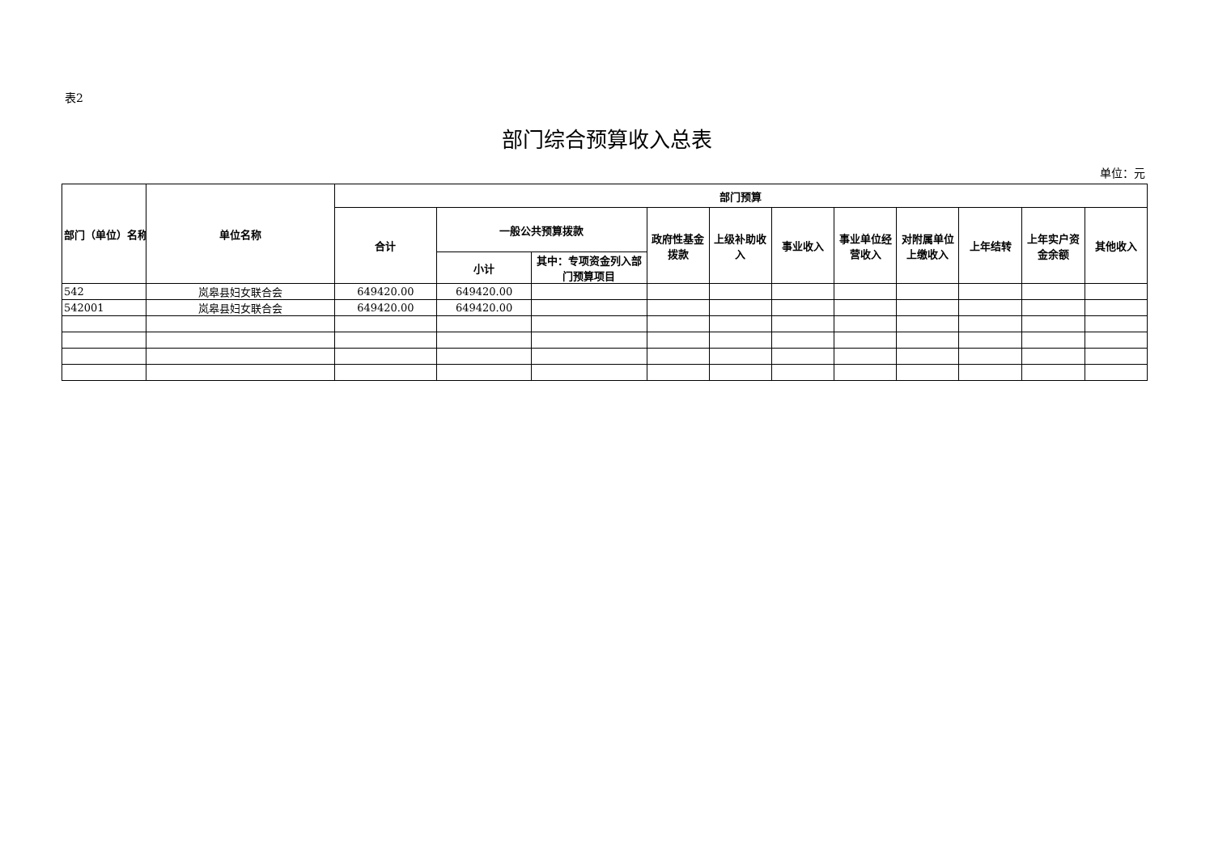表2
部门综合预算收入总表
单位：元
| 部门（单位）名称 | 单位名称 | 部门预算 | | | | | | | | | | |
| --- | --- | --- | --- | --- | --- | --- | --- | --- | --- | --- | --- | --- |
| | | 合计 | 一般公共预算拨款 | | 政府性基金拨款 | 上级补助收入 | 事业收入 | 事业单位经营收入 | 对附属单位上缴收入 | 上年结转 | 上年实户资金余额 | 其他收入 |
| | | | 小计 | 其中：专项资金列入部门预算项目 | | | | | | | | |
| 542 | 岚皋县妇女联合会 | 649420.00 | 649420.00 | | | | | | | | | |
| 542001 | 岚皋县妇女联合会 | 649420.00 | 649420.00 | | | | | | | | | |